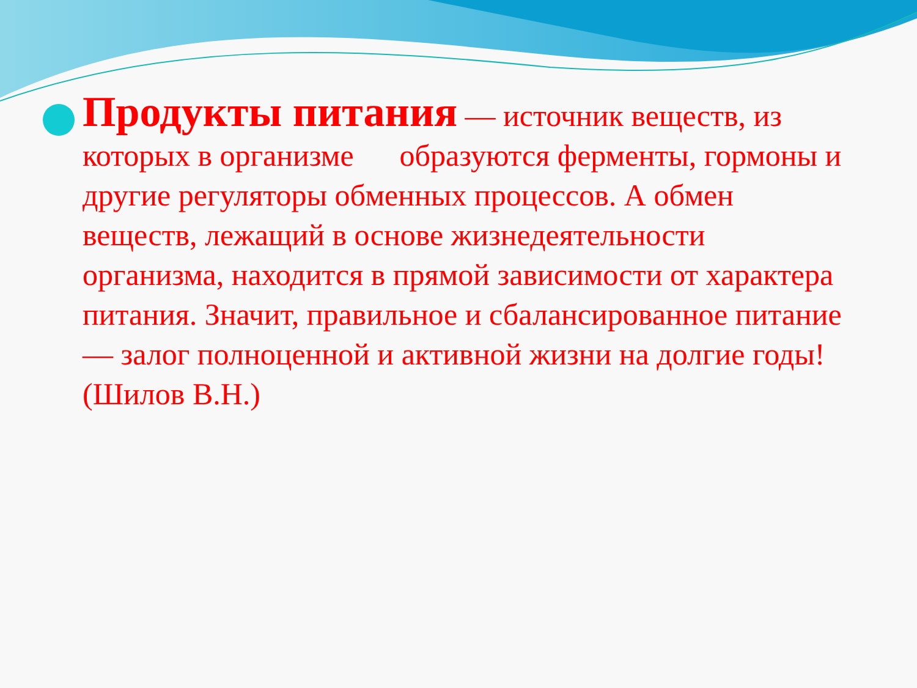Продукты питания — источник веществ, из которых в организме образуются ферменты, гормоны и другие регуляторы обменных процессов. А обмен веществ, лежащий в основе жизнедеятельности организма, находится в прямой зависимости от характера питания. Значит, правильное и сбалансированное питание — залог полноценной и активной жизни на долгие годы! (Шилов В.Н.)